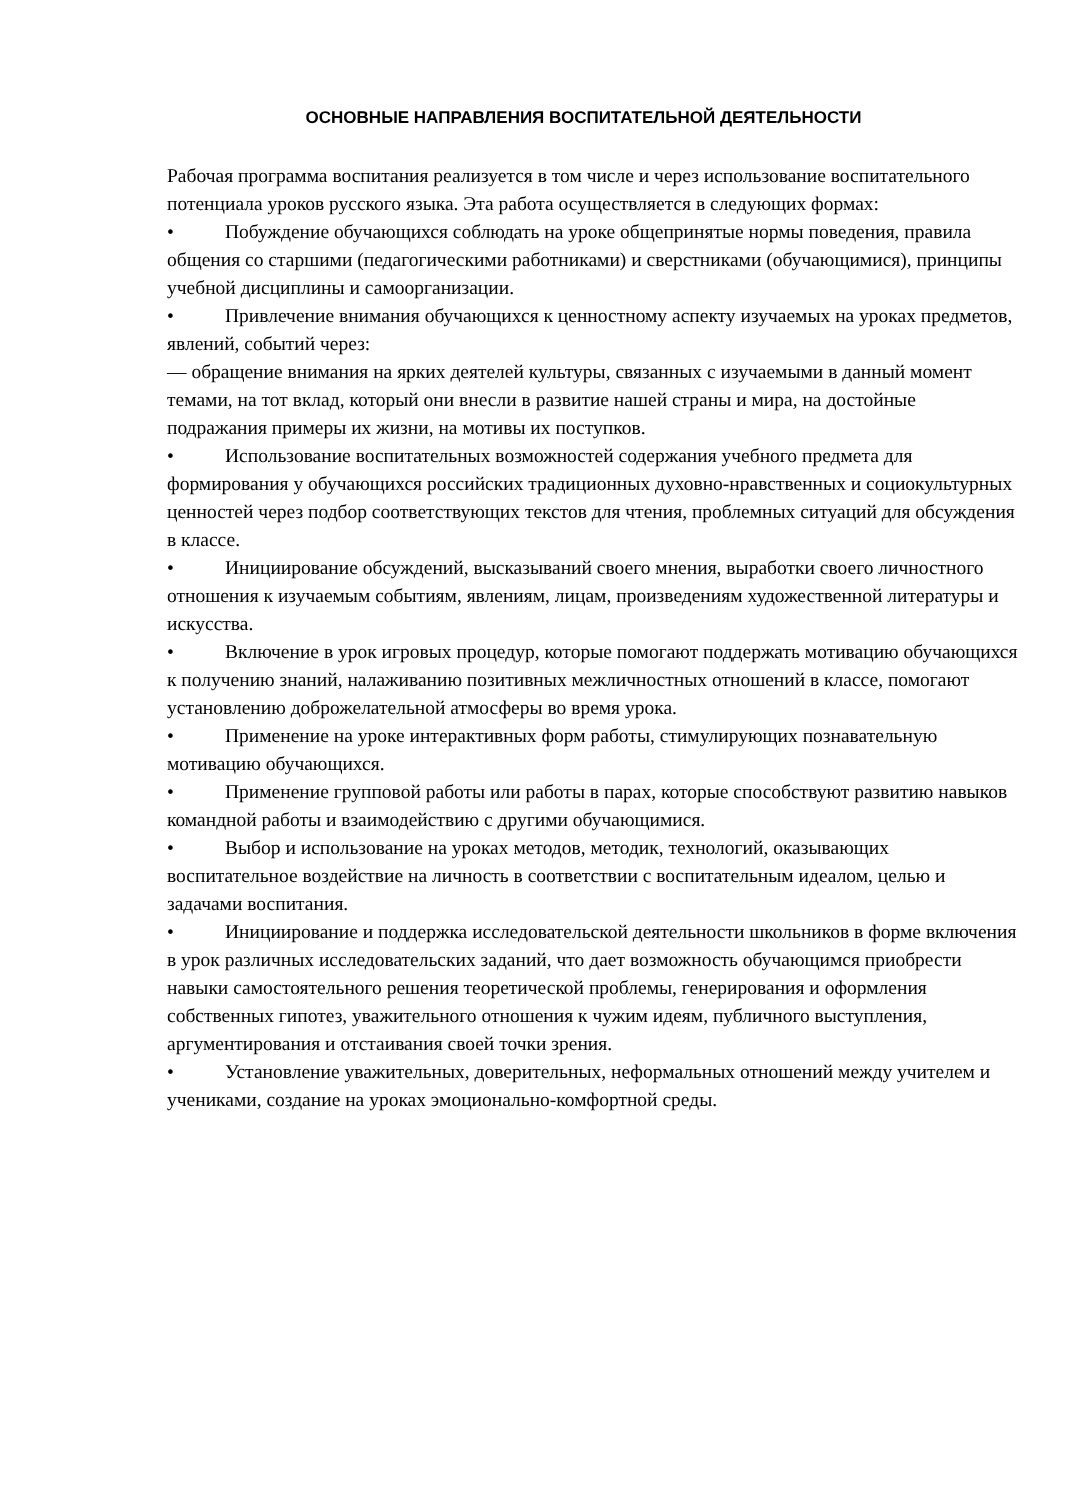ОСНОВНЫЕ НАПРАВЛЕНИЯ ВОСПИТАТЕЛЬНОЙ ДЕЯТЕЛЬНОСТИ
Рабочая программа воспитания реализуется в том числе и через использование воспитательного потенциала уроков русского языка. Эта работа осуществляется в следующих формах:
• Побуждение обучающихся соблюдать на уроке общепринятые нормы поведения, правила общения со старшими (педагогическими работниками) и сверстниками (обучающимися), принципы учебной дисциплины и самоорганизации.
• Привлечение внимания обучающихся к ценностному аспекту изучаемых на уроках предметов, явлений, событий через:
— обращение внимания на ярких деятелей культуры, связанных с изучаемыми в данный момент темами, на тот вклад, который они внесли в развитие нашей страны и мира, на достойные подражания примеры их жизни, на мотивы их поступков.
• Использование воспитательных возможностей содержания учебного предмета для формирования у обучающихся российских традиционных духовно-нравственных и социокультурных ценностей через подбор соответствующих текстов для чтения, проблемных ситуаций для обсуждения в классе.
• Инициирование обсуждений, высказываний своего мнения, выработки своего личностного отношения к изучаемым событиям, явлениям, лицам, произведениям художественной литературы и искусства.
• Включение в урок игровых процедур, которые помогают поддержать мотивацию обучающихся к получению знаний, налаживанию позитивных межличностных отношений в классе, помогают установлению доброжелательной атмосферы во время урока.
• Применение на уроке интерактивных форм работы, стимулирующих познавательную мотивацию обучающихся.
• Применение групповой работы или работы в парах, которые способствуют развитию навыков командной работы и взаимодействию с другими обучающимися.
• Выбор и использование на уроках методов, методик, технологий, оказывающих воспитательное воздействие на личность в соответствии с воспитательным идеалом, целью и задачами воспитания.
• Инициирование и поддержка исследовательской деятельности школьников в форме включения в урок различных исследовательских заданий, что дает возможность обучающимся приобрести навыки самостоятельного решения теоретической проблемы, генерирования и оформления собственных гипотез, уважительного отношения к чужим идеям, публичного выступления, аргументирования и отстаивания своей точки зрения.
• Установление уважительных, доверительных, неформальных отношений между учителем и учениками, создание на уроках эмоционально-комфортной среды.